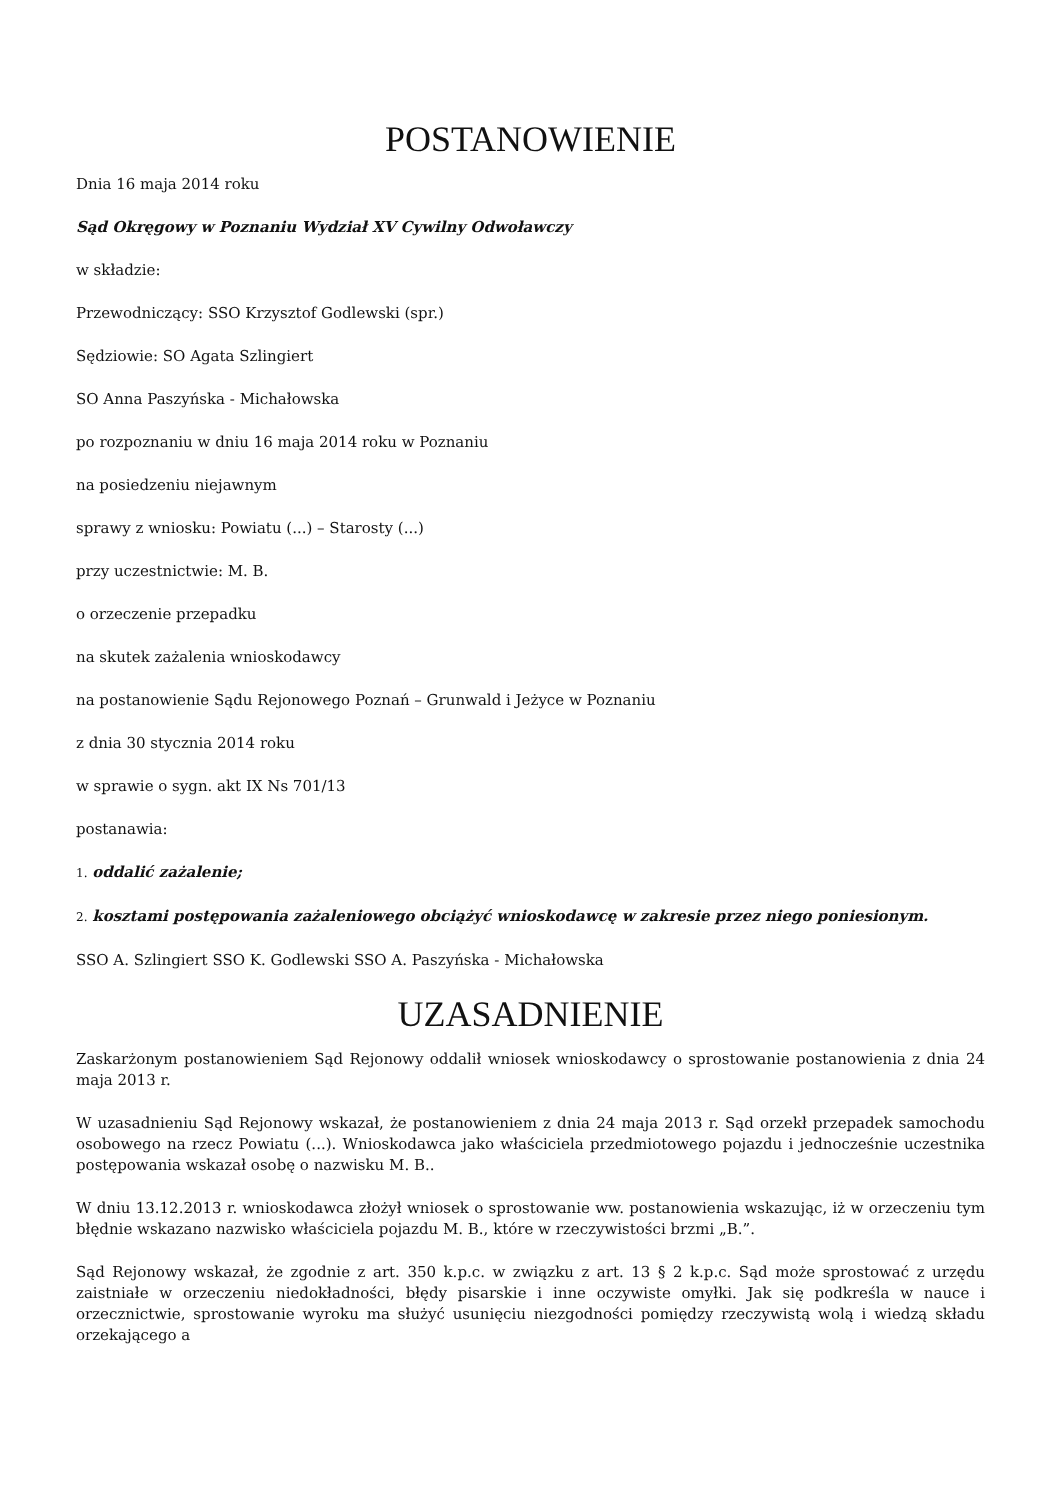POSTANOWIENIE
Dnia 16 maja 2014 roku
Sąd Okręgowy w Poznaniu Wydział XV Cywilny Odwoławczy
w składzie:
Przewodniczący: SSO Krzysztof Godlewski (spr.)
Sędziowie: SO Agata Szlingiert
SO Anna Paszyńska - Michałowska
po rozpoznaniu w dniu 16 maja 2014 roku w Poznaniu
na posiedzeniu niejawnym
sprawy z wniosku: Powiatu (...) – Starosty (...)
przy uczestnictwie: M. B.
o orzeczenie przepadku
na skutek zażalenia wnioskodawcy
na postanowienie Sądu Rejonowego Poznań – Grunwald i Jeżyce w Poznaniu
z dnia 30 stycznia 2014 roku
w sprawie o sygn. akt IX Ns 701/13
postanawia:
1. oddalić zażalenie;
2. kosztami postępowania zażaleniowego obciążyć wnioskodawcę w zakresie przez niego poniesionym.
SSO A. Szlingiert SSO K. Godlewski SSO A. Paszyńska - Michałowska
UZASADNIENIE
Zaskarżonym postanowieniem Sąd Rejonowy oddalił wniosek wnioskodawcy o sprostowanie postanowienia z dnia 24 maja 2013 r.
W uzasadnieniu Sąd Rejonowy wskazał, że postanowieniem z dnia 24 maja 2013 r. Sąd orzekł przepadek samochodu osobowego na rzecz Powiatu (...). Wnioskodawca jako właściciela przedmiotowego pojazdu i jednocześnie uczestnika postępowania wskazał osobę o nazwisku M. B..
W dniu 13.12.2013 r. wnioskodawca złożył wniosek o sprostowanie ww. postanowienia wskazując, iż w orzeczeniu tym błędnie wskazano nazwisko właściciela pojazdu M. B., które w rzeczywistości brzmi „B.”.
Sąd Rejonowy wskazał, że zgodnie z art. 350 k.p.c. w związku z art. 13 § 2 k.p.c. Sąd może sprostować z urzędu zaistniałe w orzeczeniu niedokładności, błędy pisarskie i inne oczywiste omyłki. Jak się podkreśla w nauce i orzecznictwie, sprostowanie wyroku ma służyć usunięciu niezgodności pomiędzy rzeczywistą wolą i wiedzą składu orzekającego a